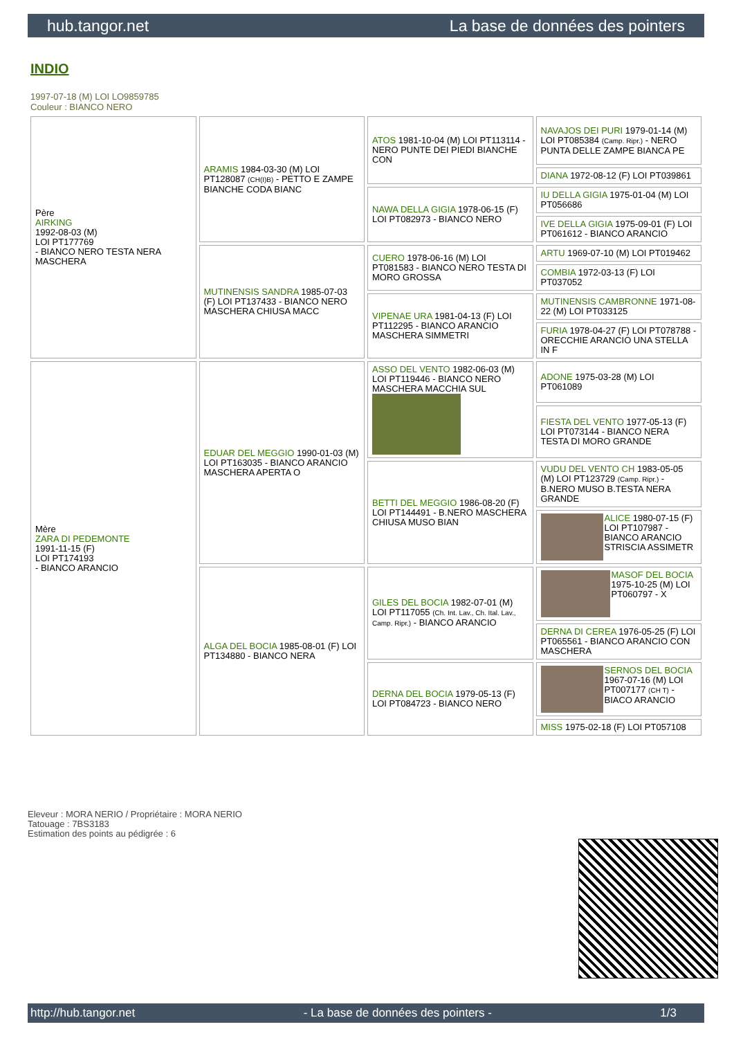hub.tangor.net La base de données des pointers
INDIO
1997-07-18 (M) LOI LO9859785
Couleur : BIANCO NERO
| Père AIRKING 1992-08-03 (M) LOI PT177769 - BIANCO NERO TESTA NERA MASCHERA | ARAMIS 1984-03-30 (M) LOI PT128087 (CH(I)B) - PETTO E ZAMPE BIANCHE CODA BIANC | ATOS 1981-10-04 (M) LOI PT113114 - NERO PUNTE DEI PIEDI BIANCHE CON | NAVAJOS DEI PURI 1979-01-14 (M) LOI PT085384 (Camp. Ripr.) - NERO PUNTA DELLE ZAMPE BIANCA PE |
| | | | DIANA 1972-08-12 (F) LOI PT039861 |
| | | NAWA DELLA GIGIA 1978-06-15 (F) LOI PT082973 - BIANCO NERO | IU DELLA GIGIA 1975-01-04 (M) LOI PT056686 |
| | | | IVE DELLA GIGIA 1975-09-01 (F) LOI PT061612 - BIANCO ARANCIO |
| | MUTINENSIS SANDRA 1985-07-03 (F) LOI PT137433 - BIANCO NERO MASCHERA CHIUSA MACC | CUERO 1978-06-16 (M) LOI PT081583 - BIANCO NERO TESTA DI MORO GROSSA | ARTU 1969-07-10 (M) LOI PT019462 |
| | | | COMBIA 1972-03-13 (F) LOI PT037052 |
| | | VIPENAE URA 1981-04-13 (F) LOI PT112295 - BIANCO ARANCIO MASCHERA SIMMETRI | MUTINENSIS CAMBRONNE 1971-08-22 (M) LOI PT033125 |
| | | | FURIA 1978-04-27 (F) LOI PT078788 - ORECCHIE ARANCIO UNA STELLA IN F |
| Mère ZARA DI PEDEMONTE 1991-11-15 (F) LOI PT174193 - BIANCO ARANCIO | EDUAR DEL MEGGIO 1990-01-03 (M) LOI PT163035 - BIANCO ARANCIO MASCHERA APERTA O | ASSO DEL VENTO 1982-06-03 (M) LOI PT119446 - BIANCO NERO MASCHERA MACCHIA SUL | ADONE 1975-03-28 (M) LOI PT061089 |
| | | | FIESTA DEL VENTO 1977-05-13 (F) LOI PT073144 - BIANCO NERA TESTA DI MORO GRANDE |
| | | BETTI DEL MEGGIO 1986-08-20 (F) LOI PT144491 - B.NERO MASCHERA CHIUSA MUSO BIAN | VUDU DEL VENTO CH 1983-05-05 (M) LOI PT123729 (Camp. Ripr.) - B.NERO MUSO B.TESTA NERA GRANDE |
| | | | ALICE 1980-07-15 (F) LOI PT107987 - BIANCO ARANCIO STRISCIA ASSIMETR |
| | ALGA DEL BOCIA 1985-08-01 (F) LOI PT134880 - BIANCO NERA | GILES DEL BOCIA 1982-07-01 (M) LOI PT117055 (Ch. Int. Lav., Ch. Ital. Lav., Camp. Ripr.) - BIANCO ARANCIO | MASOF DEL BOCIA 1975-10-25 (M) LOI PT060797 - X |
| | | | DERNA DI CEREA 1976-05-25 (F) LOI PT065561 - BIANCO ARANCIO CON MASCHERA |
| | | DERNA DEL BOCIA 1979-05-13 (F) LOI PT084723 - BIANCO NERO | SERNOS DEL BOCIA 1967-07-16 (M) LOI PT007177 (CH T) - BIACO ARANCIO |
| | | | MISS 1975-02-18 (F) LOI PT057108 |
Eleveur : MORA NERIO / Propriétaire : MORA NERIO
Tatouage : 7BS3183
Estimation des points au pédigrée : 6
http://hub.tangor.net - La base de données des pointers - 1/3